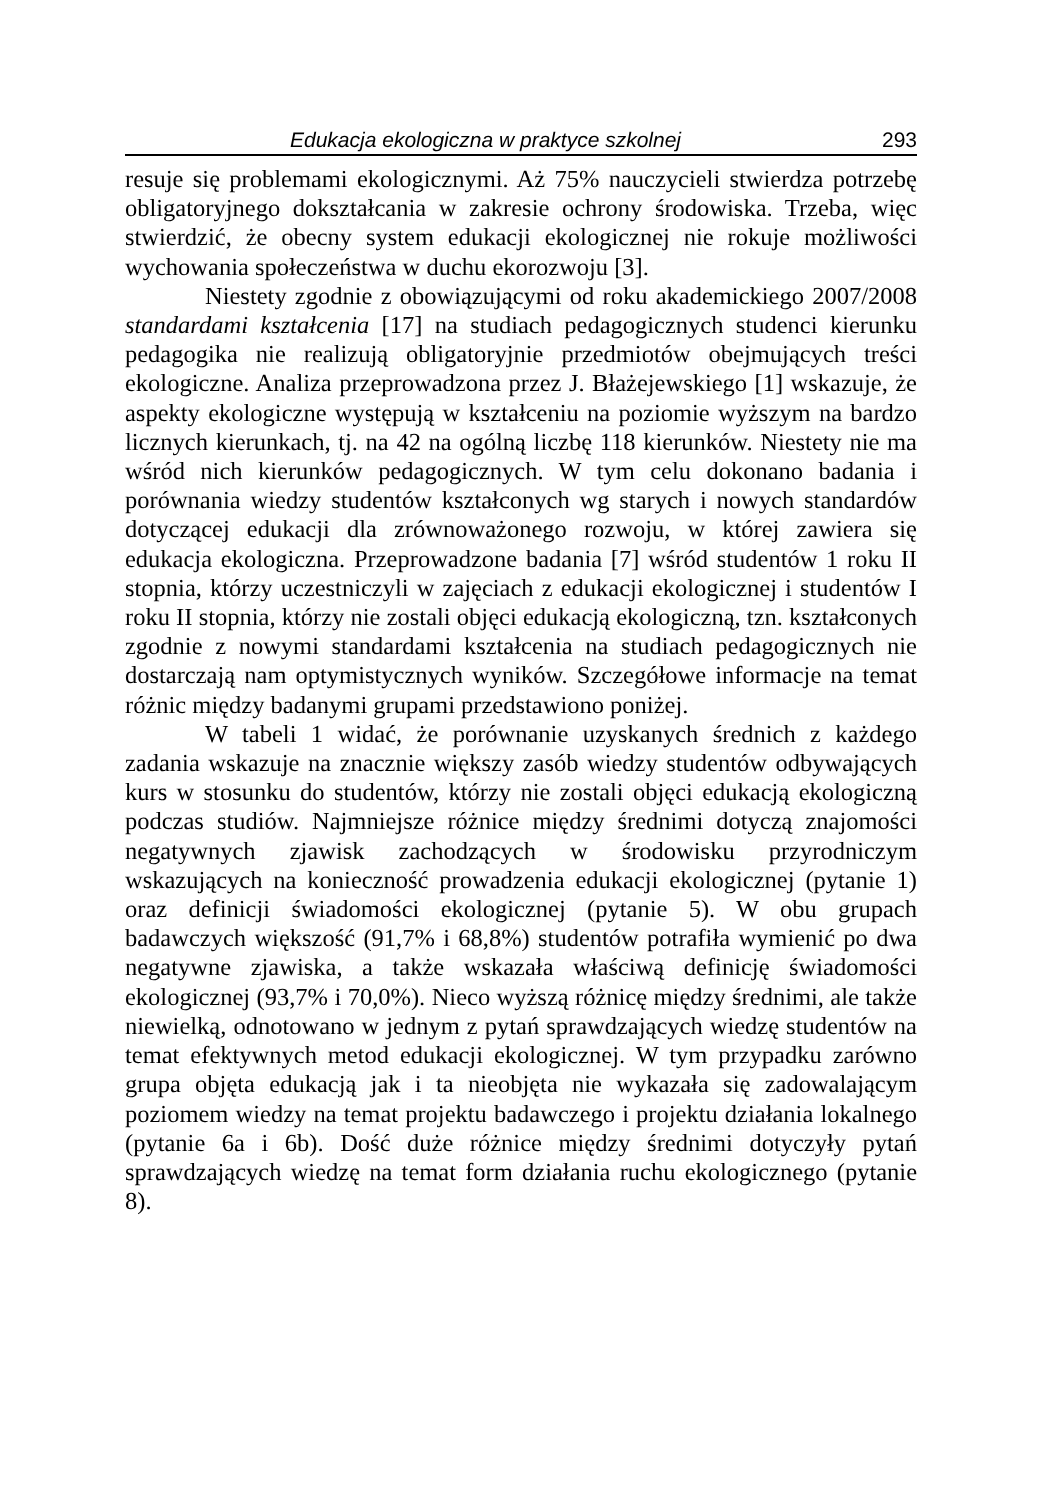Edukacja ekologiczna w praktyce szkolnej 293
resuje się problemami ekologicznymi. Aż 75% nauczycieli stwierdza potrzebę obligatoryjnego dokształcania w zakresie ochrony środowiska. Trzeba, więc stwierdzić, że obecny system edukacji ekologicznej nie rokuje możliwości wychowania społeczeństwa w duchu ekorozwoju [3].
Niestety zgodnie z obowiązującymi od roku akademickiego 2007/2008 standardami kształcenia [17] na studiach pedagogicznych studenci kierunku pedagogika nie realizują obligatoryjnie przedmiotów obejmujących treści ekologiczne. Analiza przeprowadzona przez J. Błażejewskiego [1] wskazuje, że aspekty ekologiczne występują w kształceniu na poziomie wyższym na bardzo licznych kierunkach, tj. na 42 na ogólną liczbę 118 kierunków. Niestety nie ma wśród nich kierunków pedagogicznych. W tym celu dokonano badania i porównania wiedzy studentów kształconych wg starych i nowych standardów dotyczącej edukacji dla zrównoważonego rozwoju, w której zawiera się edukacja ekologiczna. Przeprowadzone badania [7] wśród studentów 1 roku II stopnia, którzy uczestniczyli w zajęciach z edukacji ekologicznej i studentów I roku II stopnia, którzy nie zostali objęci edukacją ekologiczną, tzn. kształconych zgodnie z nowymi standardami kształcenia na studiach pedagogicznych nie dostarczają nam optymistycznych wyników. Szczegółowe informacje na temat różnic między badanymi grupami przedstawiono poniżej.
W tabeli 1 widać, że porównanie uzyskanych średnich z każdego zadania wskazuje na znacznie większy zasób wiedzy studentów odbywających kurs w stosunku do studentów, którzy nie zostali objęci edukacją ekologiczną podczas studiów. Najmniejsze różnice między średnimi dotyczą znajomości negatywnych zjawisk zachodzących w środowisku przyrodniczym wskazujących na konieczność prowadzenia edukacji ekologicznej (pytanie 1) oraz definicji świadomości ekologicznej (pytanie 5). W obu grupach badawczych większość (91,7% i 68,8%) studentów potrafiła wymienić po dwa negatywne zjawiska, a także wskazała właściwą definicję świadomości ekologicznej (93,7% i 70,0%). Nieco wyższą różnicę między średnimi, ale także niewielką, odnotowano w jednym z pytań sprawdzających wiedzę studentów na temat efektywnych metod edukacji ekologicznej. W tym przypadku zarówno grupa objęta edukacją jak i ta nieobjęta nie wykazała się zadowalającym poziomem wiedzy na temat projektu badawczego i projektu działania lokalnego (pytanie 6a i 6b). Dość duże różnice między średnimi dotyczyły pytań sprawdzających wiedzę na temat form działania ruchu ekologicznego (pytanie 8).